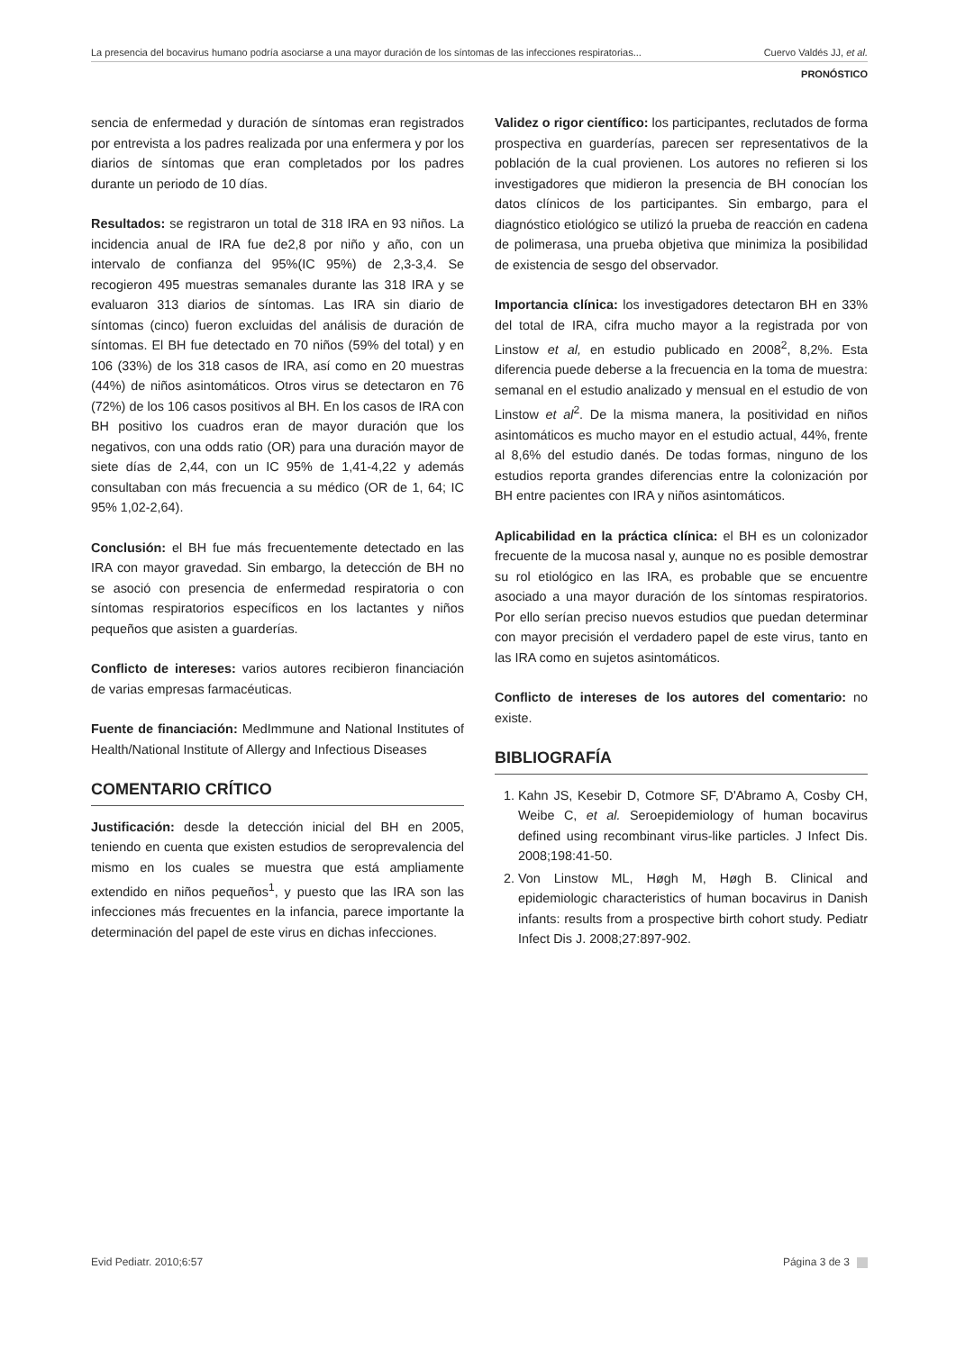La presencia del bocavirus humano podría asociarse a una mayor duración de los síntomas de las infecciones respiratorias... Cuervo Valdés JJ, et al.
PRONÓSTICO
sencia de enfermedad y duración de síntomas eran registrados por entrevista a los padres realizada por una enfermera y por los diarios de síntomas que eran completados por los padres durante un periodo de 10 días.
Resultados: se registraron un total de 318 IRA en 93 niños. La incidencia anual de IRA fue de2,8 por niño y año, con un intervalo de confianza del 95%(IC 95%) de 2,3-3,4. Se recogieron 495 muestras semanales durante las 318 IRA y se evaluaron 313 diarios de síntomas. Las IRA sin diario de síntomas (cinco) fueron excluidas del análisis de duración de síntomas. El BH fue detectado en 70 niños (59% del total) y en 106 (33%) de los 318 casos de IRA, así como en 20 muestras (44%) de niños asintomáticos. Otros virus se detectaron en 76 (72%) de los 106 casos positivos al BH. En los casos de IRA con BH positivo los cuadros eran de mayor duración que los negativos, con una odds ratio (OR) para una duración mayor de siete días de 2,44, con un IC 95% de 1,41-4,22 y además consultaban con más frecuencia a su médico (OR de 1, 64; IC 95% 1,02-2,64).
Conclusión: el BH fue más frecuentemente detectado en las IRA con mayor gravedad. Sin embargo, la detección de BH no se asoció con presencia de enfermedad respiratoria o con síntomas respiratorios específicos en los lactantes y niños pequeños que asisten a guarderías.
Conflicto de intereses: varios autores recibieron financiación de varias empresas farmacéuticas.
Fuente de financiación: MedImmune and National Institutes of Health/National Institute of Allergy and Infectious Diseases
COMENTARIO CRÍTICO
Justificación: desde la detección inicial del BH en 2005, teniendo en cuenta que existen estudios de seroprevalencia del mismo en los cuales se muestra que está ampliamente extendido en niños pequeños<sup>1</sup>, y puesto que las IRA son las infecciones más frecuentes en la infancia, parece importante la determinación del papel de este virus en dichas infecciones.
Validez o rigor científico: los participantes, reclutados de forma prospectiva en guarderías, parecen ser representativos de la población de la cual provienen. Los autores no refieren si los investigadores que midieron la presencia de BH conocían los datos clínicos de los participantes. Sin embargo, para el diagnóstico etiológico se utilizó la prueba de reacción en cadena de polimerasa, una prueba objetiva que minimiza la posibilidad de existencia de sesgo del observador.
Importancia clínica: los investigadores detectaron BH en 33% del total de IRA, cifra mucho mayor a la registrada por von Linstow et al, en estudio publicado en 2008<sup>2</sup>, 8,2%. Esta diferencia puede deberse a la frecuencia en la toma de muestra: semanal en el estudio analizado y mensual en el estudio de von Linstow et al<sup>2</sup>. De la misma manera, la positividad en niños asintomáticos es mucho mayor en el estudio actual, 44%, frente al 8,6% del estudio danés. De todas formas, ninguno de los estudios reporta grandes diferencias entre la colonización por BH entre pacientes con IRA y niños asintomáticos.
Aplicabilidad en la práctica clínica: el BH es un colonizador frecuente de la mucosa nasal y, aunque no es posible demostrar su rol etiológico en las IRA, es probable que se encuentre asociado a una mayor duración de los síntomas respiratorios. Por ello serían preciso nuevos estudios que puedan determinar con mayor precisión el verdadero papel de este virus, tanto en las IRA como en sujetos asintomáticos.
Conflicto de intereses de los autores del comentario: no existe.
BIBLIOGRAFÍA
1. Kahn JS, Kesebir D, Cotmore SF, D'Abramo A, Cosby CH, Weibe C, et al. Seroepidemiology of human bocavirus defined using recombinant virus-like particles. J Infect Dis. 2008;198:41-50.
2. Von Linstow ML, Høgh M, Høgh B. Clinical and epidemiologic characteristics of human bocavirus in Danish infants: results from a prospective birth cohort study. Pediatr Infect Dis J. 2008;27:897-902.
Evid Pediatr. 2010;6:57 Página 3 de 3